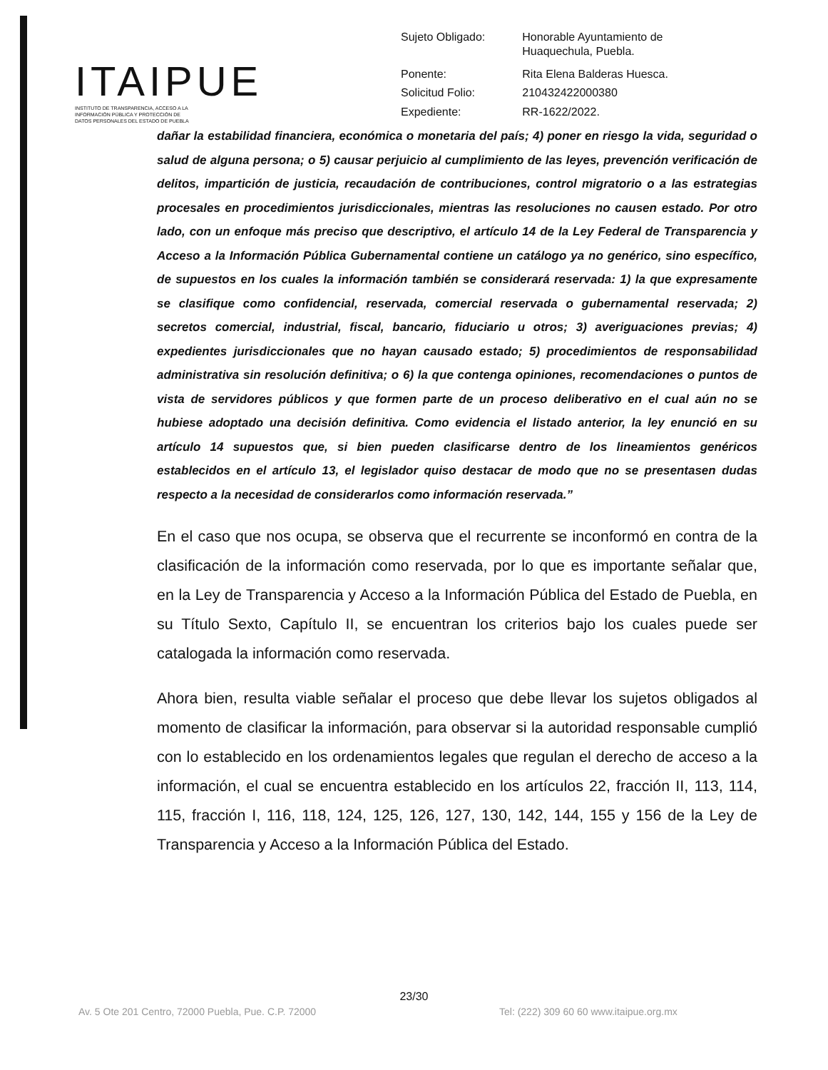ITAIPUE
INSTITUTO DE TRANSPARENCIA, ACCESO A LA
INFORMACIÓN PÚBLICA Y PROTECCIÓN DE
DATOS PERSONALES DEL ESTADO DE PUEBLA
| Sujeto Obligado: | Honorable Ayuntamiento de Huaquechula, Puebla. |
| Ponente: | Rita Elena Balderas Huesca. |
| Solicitud Folio: | 210432422000380 |
| Expediente: | RR-1622/2022. |
dañar la estabilidad financiera, económica o monetaria del país; 4) poner en riesgo la vida, seguridad o salud de alguna persona; o 5) causar perjuicio al cumplimiento de las leyes, prevención verificación de delitos, impartición de justicia, recaudación de contribuciones, control migratorio o a las estrategias procesales en procedimientos jurisdiccionales, mientras las resoluciones no causen estado. Por otro lado, con un enfoque más preciso que descriptivo, el artículo 14 de la Ley Federal de Transparencia y Acceso a la Información Pública Gubernamental contiene un catálogo ya no genérico, sino específico, de supuestos en los cuales la información también se considerará reservada: 1) la que expresamente se clasifique como confidencial, reservada, comercial reservada o gubernamental reservada; 2) secretos comercial, industrial, fiscal, bancario, fiduciario u otros; 3) averiguaciones previas; 4) expedientes jurisdiccionales que no hayan causado estado; 5) procedimientos de responsabilidad administrativa sin resolución definitiva; o 6) la que contenga opiniones, recomendaciones o puntos de vista de servidores públicos y que formen parte de un proceso deliberativo en el cual aún no se hubiese adoptado una decisión definitiva. Como evidencia el listado anterior, la ley enunció en su artículo 14 supuestos que, si bien pueden clasificarse dentro de los lineamientos genéricos establecidos en el artículo 13, el legislador quiso destacar de modo que no se presentasen dudas respecto a la necesidad de considerarlos como información reservada.”
En el caso que nos ocupa, se observa que el recurrente se inconformó en contra de la clasificación de la información como reservada, por lo que es importante señalar que, en la Ley de Transparencia y Acceso a la Información Pública del Estado de Puebla, en su Título Sexto, Capítulo II, se encuentran los criterios bajo los cuales puede ser catalogada la información como reservada.
Ahora bien, resulta viable señalar el proceso que debe llevar los sujetos obligados al momento de clasificar la información, para observar si la autoridad responsable cumplió con lo establecido en los ordenamientos legales que regulan el derecho de acceso a la información, el cual se encuentra establecido en los artículos 22, fracción II, 113, 114, 115, fracción I, 116, 118, 124, 125, 126, 127, 130, 142, 144, 155 y 156 de la Ley de Transparencia y Acceso a la Información Pública del Estado.
23/30
Av. 5 Ote 201 Centro, 72000 Puebla, Pue. C.P. 72000
Tel: (222) 309 60 60 www.itaipue.org.mx